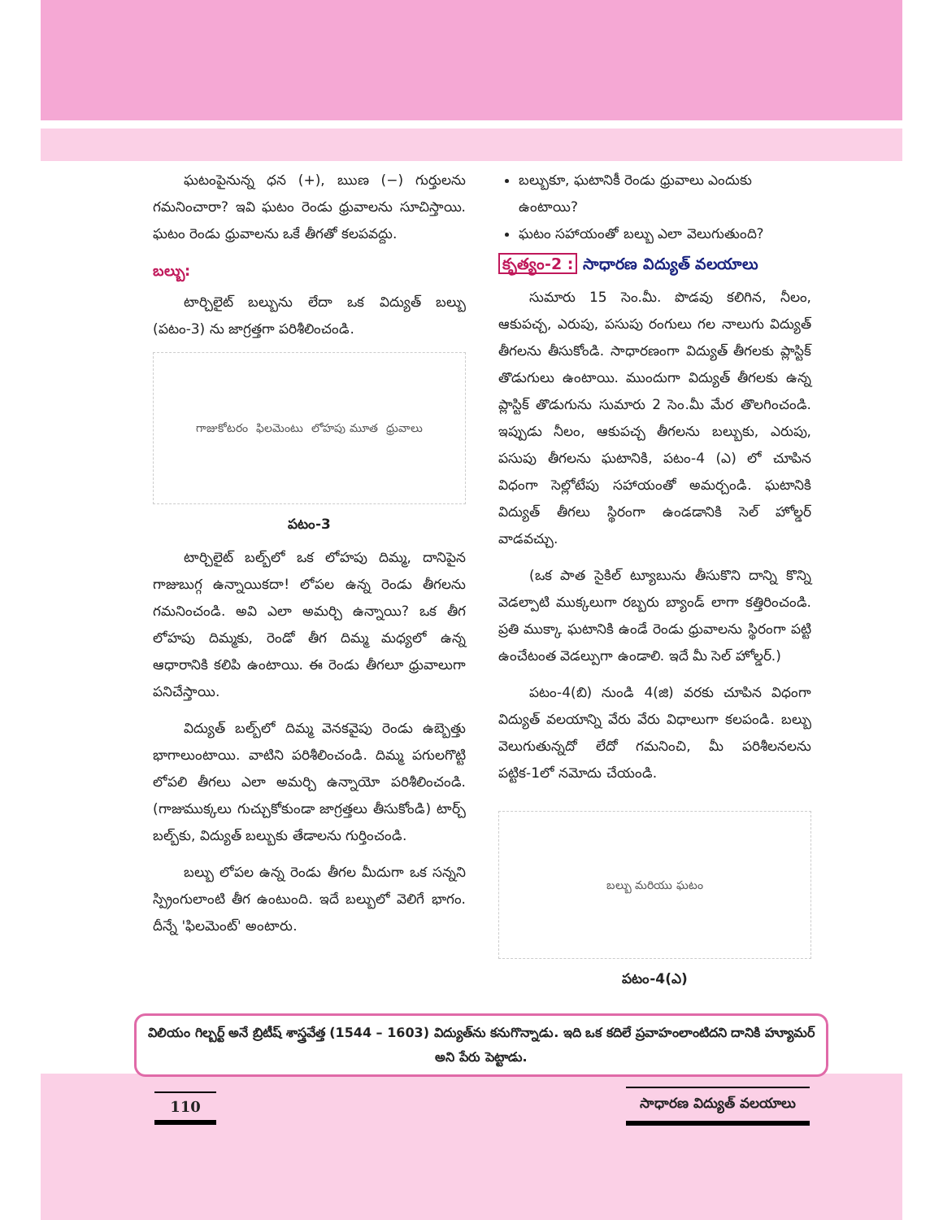ఘటంపైనున్న ధన (+), ఋణ (−) గుర్తులను గమనించారా? ఇవి ఘటం రెండు ధ్రువాలను సూచిస్తాయి. ఘటం రెండు ధ్రువాలను ఒకే తీగతో కలపవద్దు.
బల్బు:
టార్చిలైట్ బల్బును లేదా ఒక విద్యుత్ బల్బు (పటం-3) ను జాగ్రత్తగా పరిశీలించండి.
గాజుకోటరం ఫిలమెంటు లోహపు మూత ధ్రువాలు
పటం-3
టార్చిలైట్ బల్బ్‌లో ఒక లోహపు దిమ్మ, దానిపైన గాజుబుగ్గ ఉన్నాయికదా! లోపల ఉన్న రెండు తీగలను గమనించండి. అవి ఎలా అమర్చి ఉన్నాయి? ఒక తీగ లోహపు దిమ్మకు, రెండో తీగ దిమ్మ మధ్యలో ఉన్న ఆధారానికి కలిపి ఉంటాయి. ఈ రెండు తీగలూ ధ్రువాలుగా పనిచేస్తాయి.
విద్యుత్ బల్బ్‌లో దిమ్మ వెనకవైపు రెండు ఉబ్బెత్తు భాగాలుంటాయి. వాటిని పరిశీలించండి. దిమ్మ పగులగొట్టి లోపలి తీగలు ఎలా అమర్చి ఉన్నాయో పరిశీలించండి. (గాజుముక్కలు గుచ్చుకోకుండా జాగ్రత్తలు తీసుకోండి) టార్చ్ బల్బ్‌కు, విద్యుత్ బల్బుకు తేడాలను గుర్తించండి.
బల్బు లోపల ఉన్న రెండు తీగల మీదుగా ఒక సన్నని స్ప్రింగులాంటి తీగ ఉంటుంది. ఇదే బల్బులో వెలిగే భాగం. దీన్నే 'ఫిలమెంట్' అంటారు.
బల్బుకూ, ఘటానికీ రెండు ధ్రువాలు ఎందుకు ఉంటాయి?
ఘటం సహాయంతో బల్బు ఎలా వెలుగుతుంది?
కృత్యం-2 : సాధారణ విద్యుత్ వలయాలు
సుమారు 15 సెం.మీ. పొడవు కలిగిన, నీలం, ఆకుపచ్చ, ఎరుపు, పసుపు రంగులు గల నాలుగు విద్యుత్ తీగలను తీసుకోండి. సాధారణంగా విద్యుత్ తీగలకు ప్లాస్టిక్ తొడుగులు ఉంటాయి. ముందుగా విద్యుత్ తీగలకు ఉన్న ప్లాస్టిక్ తొడుగును సుమారు 2 సెం.మీ మేర తొలగించండి. ఇప్పుడు నీలం, ఆకుపచ్చ తీగలను బల్బుకు, ఎరుపు, పసుపు తీగలను ఘటానికి, పటం-4 (ఎ) లో చూపిన విధంగా సెల్లోటేపు సహాయంతో అమర్చండి. ఘటానికి విద్యుత్ తీగలు స్థిరంగా ఉండడానికి సెల్ హోల్డర్ వాడవచ్చు.
(ఒక పాత సైకిల్ ట్యూబును తీసుకొని దాన్ని కొన్ని వెడల్పాటి ముక్కలుగా రబ్బరు బ్యాండ్ లాగా కత్తిరించండి. ప్రతి ముక్కా ఘటానికి ఉండే రెండు ధ్రువాలను స్థిరంగా పట్టి ఉంచేటంత వెడల్పుగా ఉండాలి. ఇదే మీ సెల్ హోల్డర్.)
పటం-4(బి) నుండి 4(జి) వరకు చూపిన విధంగా విద్యుత్ వలయాన్ని వేరు వేరు విధాలుగా కలపండి. బల్బు వెలుగుతున్నదో లేదో గమనించి, మీ పరిశీలనలను పట్టిక-1లో నమోదు చేయండి.
బల్బు మరియు ఘటం
పటం-4(ఎ)
విలియం గిల్బర్ట్ అనే బ్రిటీష్ శాస్త్రవేత్త (1544 – 1603) విద్యుత్‌ను కనుగొన్నాడు. ఇది ఒక కదిలే ప్రవాహంలాంటిదని దానికి హ్యూమర్ అని పేరు పెట్టాడు.
110 సాధారణ విద్యుత్ వలయాలు